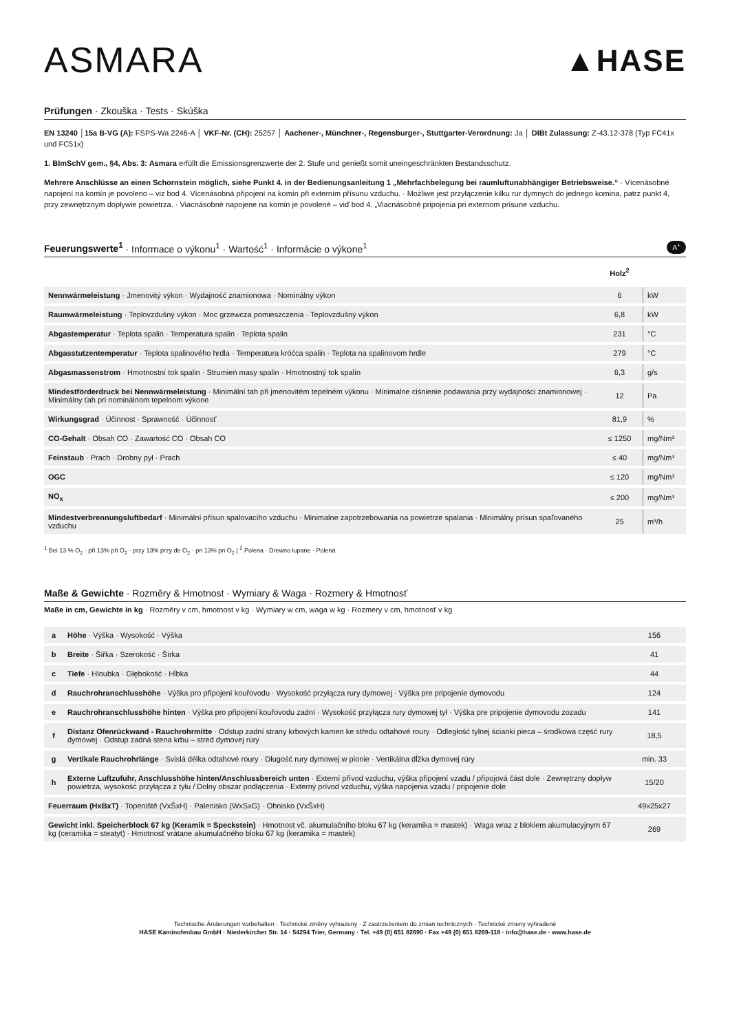ASMARA
▲HASE
Prüfungen · Zkouška · Tests · Skúška
EN 13240 │15a B-VG (A): FSPS-Wa 2246-A │ VKF-Nr. (CH): 25257 │ Aachener-, Münchner-, Regensburger-, Stuttgarter-Verordnung: Ja │ DIBt Zulassung: Z-43.12-378 (Typ FC41x und FC51x)
1. BImSchV gem., §4, Abs. 3: Asmara erfüllt die Emissionsgrenzwerte der 2. Stufe und genießt somit uneingeschränkten Bestandsschutz.
Mehrere Anschlüsse an einen Schornstein möglich, siehe Punkt 4. in der Bedienungsanleitung 1 „Mehrfachbelegung bei raumluftunabhängiger Betriebsweise.“ · Vícenásobné napojení na komín je povoleno – viz bod 4. Vícenásobná připojení na komín při externím přísunu vzduchu. · Możliwe jest przyłączenie kilku rur dymnych do jednego komina, patrz punkt 4, przy zewnętrznym dopływie powietrza. · Viacnásobné napojene na komín je povolené – viď bod 4. „Viacnásobné pripojenia pri externom prísune vzduchu.
Feuerungswerte<sup>1</sup> · Informace o výkonu<sup>1</sup> · Wartość<sup>1</sup> · Informácie o výkone<sup>1</sup> A<sup>+</sup>
| | Holz<sup>2</sup> | |
| Nennwärmeleistung · Jmenovitý výkon · Wydajność znamionowa · Nominálny výkon | 6 | kW |
| Raumwärmeleistung · Teplovzdušný výkon · Moc grzewcza pomieszczenia · Teplovzdušný výkon | 6,8 | kW |
| Abgastemperatur · Teplota spalin · Temperatura spalin · Teplota spalin | 231 | °C |
| Abgasstutzentemperatur · Teplota spalinového hrdla · Temperatura króćca spalin · Teplota na spalinovom hrdle | 279 | °C |
| Abgasmassenstrom · Hmotnostní tok spalin · Strumień masy spalin · Hmotnostný tok spalín | 6,3 | g/s |
| Mindestförderdruck bei Nennwärmeleistung · Minimální tah při jmenovitém tepelném výkonu · Minimalne ciśnienie podawania przy wydajności znamionowej · Minimálny ťah pri nominálnom tepelnom výkone | 12 | Pa |
| Wirkungsgrad · Účinnost · Sprawność · Účinnosť | 81,9 | % |
| CO-Gehalt · Obsah CO · Zawartość CO · Obsah CO | ≤ 1250 | mg/Nm³ |
| Feinstaub · Prach · Drobny pył · Prach | ≤ 40 | mg/Nm³ |
| OGC | ≤ 120 | mg/Nm³ |
| NO<sub>x</sub> | ≤ 200 | mg/Nm³ |
| Mindestverbrennungsluftbedarf · Minimální přísun spalovacího vzduchu · Minimalne zapotrzebowania na powietrze spalania · Minimálny prísun spaľovaného vzduchu | 25 | m³/h |
<sup>1</sup> Bei 13 % O<sub>2</sub> · při 13% při O<sub>2</sub> · przy 13% przy de O<sub>2</sub> · pri 13% pri O<sub>2</sub> | <sup>2</sup> Polena · Drewno łupane · Polená
Maße & Gewichte · Rozměry & Hmotnost · Wymiary & Waga · Rozmery & Hmotnosť
Maße in cm, Gewichte in kg · Rozměry v cm, hmotnost v kg · Wymiary w cm, waga w kg · Rozmery v cm, hmotnosť v kg
| a | Höhe · Výška · Wysokość · Výška | 156 |
| b | Breite · Šířka · Szerokość · Šírka | 41 |
| c | Tiefe · Hloubka · Głębokość · Hĺbka | 44 |
| d | Rauchrohranschlusshöhe · Výška pro připojení kouřovodu · Wysokość przyłącza rury dymowej · Výška pre pripojenie dymovodu | 124 |
| e | Rauchrohranschlusshöhe hinten · Výška pro připojení kouřovodu zadní · Wysokość przyłącza rury dymowej tył · Výška pre pripojenie dymovodu zozadu | 141 |
| f | Distanz Ofenrückwand - Rauchrohrmitte · Odstup zadní strany krbových kamen ke středu odtahové roury · Odległość tylnej ścianki pieca – środkowa część rury dymowej · Odstup zadná stena krbu – stred dymovej rúry | 18,5 |
| g | Vertikale Rauchrohrlänge · Svislá délka odtahové roury · Długość rury dymowej w pionie · Vertikálna dĺžka dymovej rúry | min. 33 |
| h | Externe Luftzufuhr, Anschlusshöhe hinten/Anschlussbereich unten · Externí přívod vzduchu, výška připojení vzadu / připojová část dole · Zewnętrzny dopływ powietrza, wysokość przyłącza z tyłu / Dolny obszar podłączenia · Externý prívod vzduchu, výška napojenia vzadu / pripojenie dole | 15/20 |
| Feuerraum (HxBxT) · Topeniště (VxŠxH) · Palenisko (WxSxG) · Ohnisko (VxŠxH) | | 49x25x27 |
| Gewicht inkl. Speicherblock 67 kg (Keramik = Speckstein) · Hmotnost vč. akumulačního bloku 67 kg (keramika = mastek) · Waga wraz z blokiem akumulacyjnym 67 kg (ceramika = steatyt) · Hmotnosť vrátane akumulačného bloku 67 kg (keramika = mastek) | | 269 |
Technische Änderungen vorbehalten · Technické změny vyhrazeny · Z zastrzeżeniem do zmian technicznych · Technické zmeny vyhradené
HASE Kaminofenbau GmbH · Niederkircher Str. 14 · 54294 Trier, Germany · Tel. +49 (0) 651 82690 · Fax +49 (0) 651 8269-118 · info@hase.de · www.hase.de